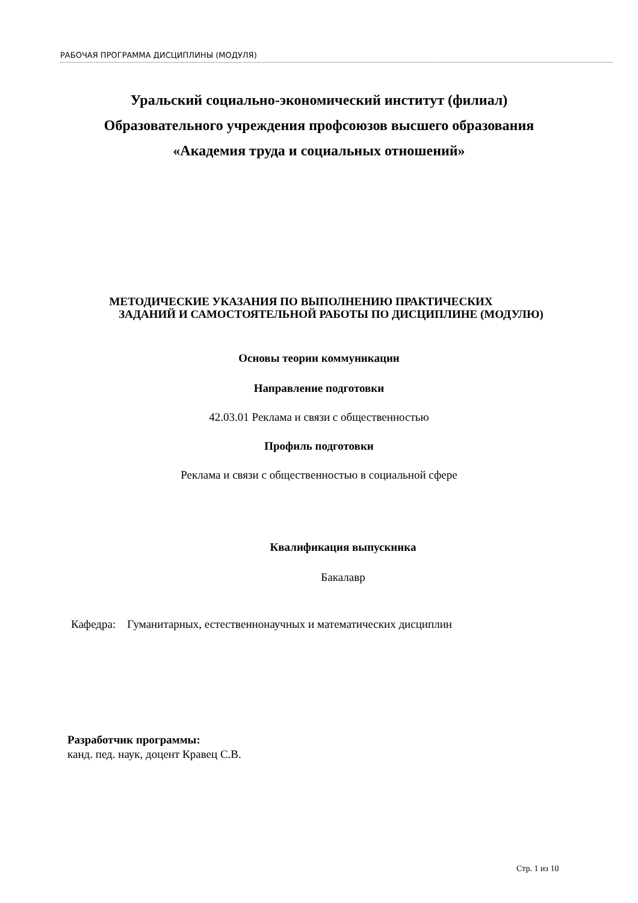РАБОЧАЯ ПРОГРАММА ДИСЦИПЛИНЫ (МОДУЛЯ)
Уральский социально-экономический институт (филиал)
Образовательного учреждения профсоюзов высшего образования
«Академия труда и социальных отношений»
МЕТОДИЧЕСКИЕ УКАЗАНИЯ ПО ВЫПОЛНЕНИЮ ПРАКТИЧЕСКИХ
ЗАДАНИЙ И САМОСТОЯТЕЛЬНОЙ РАБОТЫ ПО ДИСЦИПЛИНЕ (МОДУЛЮ)
Основы теории коммуникации
Направление подготовки
42.03.01 Реклама и связи с общественностью
Профиль подготовки
Реклама и связи с общественностью в социальной сфере
Квалификация выпускника
Бакалавр
Кафедра: Гуманитарных, естественнонаучных и математических дисциплин
Разработчик программы:
канд. пед. наук, доцент Кравец С.В.
Стр. 1 из 10